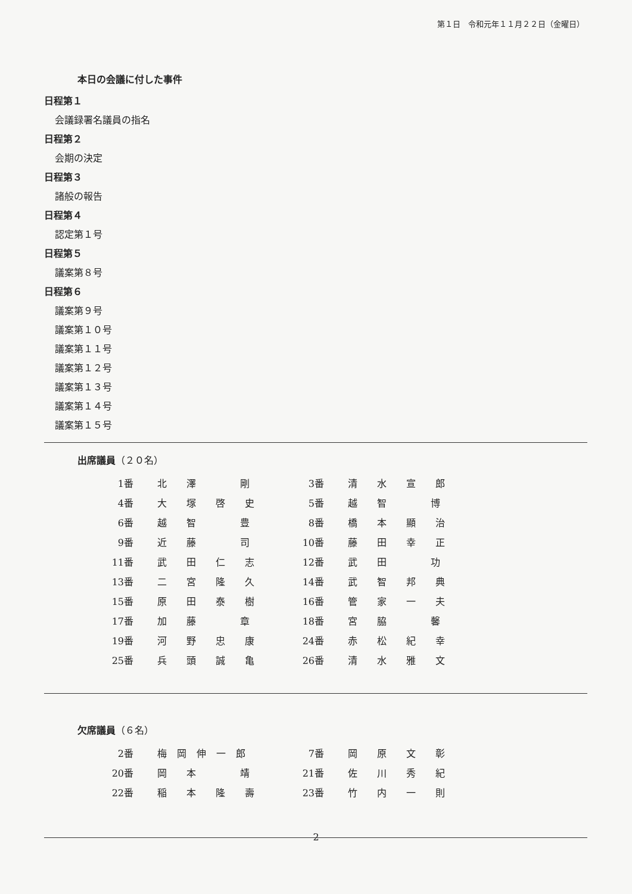第１日　令和元年１１月２２日（金曜日）
本日の会議に付した事件
日程第１
会議録署名議員の指名
日程第２
会期の決定
日程第３
諸般の報告
日程第４
認定第１号
日程第５
議案第８号
日程第６
議案第９号
議案第１０号
議案第１１号
議案第１２号
議案第１３号
議案第１４号
議案第１５号
出席議員（２０名）
| 1番 | 北 澤 剛 | 3番 | 清 水 宣 郎 |
| 4番 | 大 塚 啓 史 | 5番 | 越 智 博 |
| 6番 | 越 智 豊 | 8番 | 橋 本 顯 治 |
| 9番 | 近 藤 司 | 10番 | 藤 田 幸 正 |
| 11番 | 武 田 仁 志 | 12番 | 武 田 功 |
| 13番 | 二 宮 隆 久 | 14番 | 武 智 邦 典 |
| 15番 | 原 田 泰 樹 | 16番 | 管 家 一 夫 |
| 17番 | 加 藤 章 | 18番 | 宮 脇 馨 |
| 19番 | 河 野 忠 康 | 24番 | 赤 松 紀 幸 |
| 25番 | 兵 頭 誠 亀 | 26番 | 清 水 雅 文 |
欠席議員（６名）
| 2番 | 梅 岡 伸 一 郎 | 7番 | 岡 原 文 彰 |
| 20番 | 岡 本 靖 | 21番 | 佐 川 秀 紀 |
| 22番 | 稲 本 隆 壽 | 23番 | 竹 内 一 則 |
2